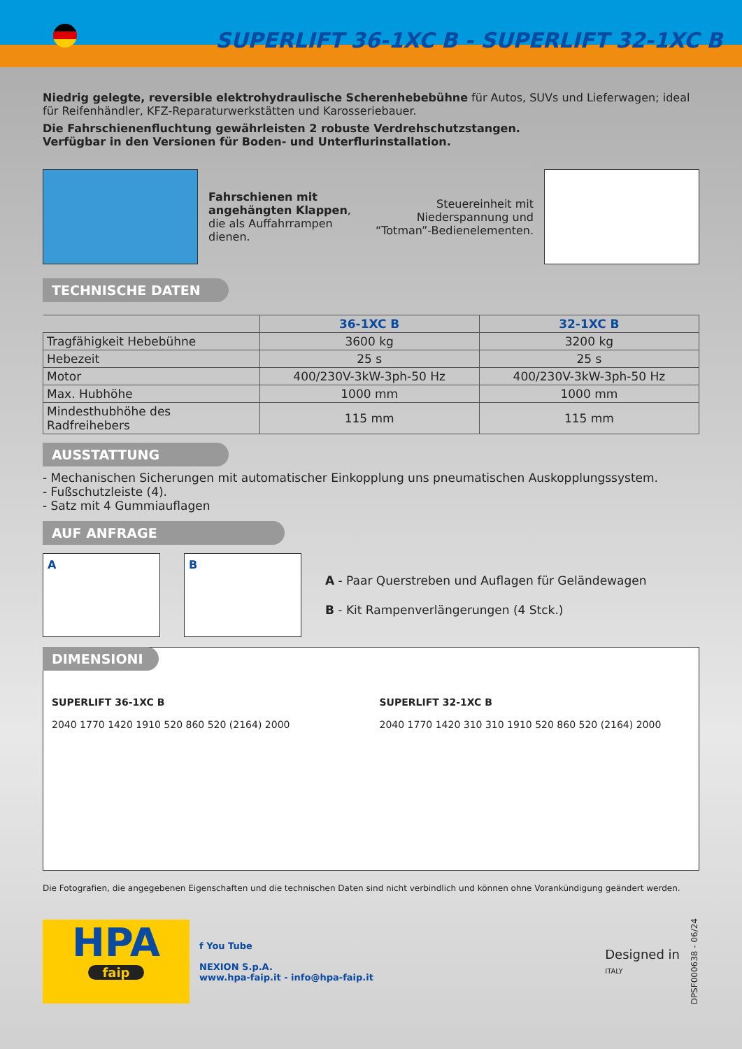SUPERLIFT 36-1XC B - SUPERLIFT 32-1XC B
Niedrig gelegte, reversible elektrohydraulische Scherenhebebühne für Autos, SUVs und Lieferwagen; ideal für Reifenhändler, KFZ-Reparaturwerkstätten und Karosseriebauer.
Die Fahrschienenfluchtung gewährleisten 2 robuste Verdrehschutzstangen.
Verfügbar in den Versionen für Boden- und Unterflurinstallation.
Fahrschienen mit angehängten Klappen, die als Auffahrrampen dienen.
Steuereinheit mit Niederspannung und “Totman”-Bedienelementen.
TECHNISCHE DATEN
| | 36-1XC B | 32-1XC B |
| --- | --- | --- |
| Tragfähigkeit Hebebühne | 3600 kg | 3200 kg |
| Hebezeit | 25 s | 25 s |
| Motor | 400/230V-3kW-3ph-50 Hz | 400/230V-3kW-3ph-50 Hz |
| Max. Hubhöhe | 1000 mm | 1000 mm |
| Mindesthubhöhe des Radfreihebers | 115 mm | 115 mm |
AUSSTATTUNG
- Mechanischen Sicherungen mit automatischer Einkopplung uns pneumatischen Auskopplungssystem.
- Fußschutzleiste (4).
- Satz mit 4 Gummiauflagen
AUF ANFRAGE
A B
A - Paar Querstreben und Auflagen für Geländewagen
B - Kit Rampenverlängerungen (4 Stck.)
DIMENSIONI
SUPERLIFT 36-1XC B
2040 1770 1420 1910 520 860 520 (2164) 2000
SUPERLIFT 32-1XC B
2040 1770 1420 310 310 1910 520 860 520 (2164) 2000
Die Fotografien, die angegebenen Eigenschaften und die technischen Daten sind nicht verbindlich und können ohne Vorankündigung geändert werden.
HPA
faip
f You Tube
NEXION S.p.A.
www.hpa-faip.it - info@hpa-faip.it
Designed in
ITALY
DPSF000638 - 06/24